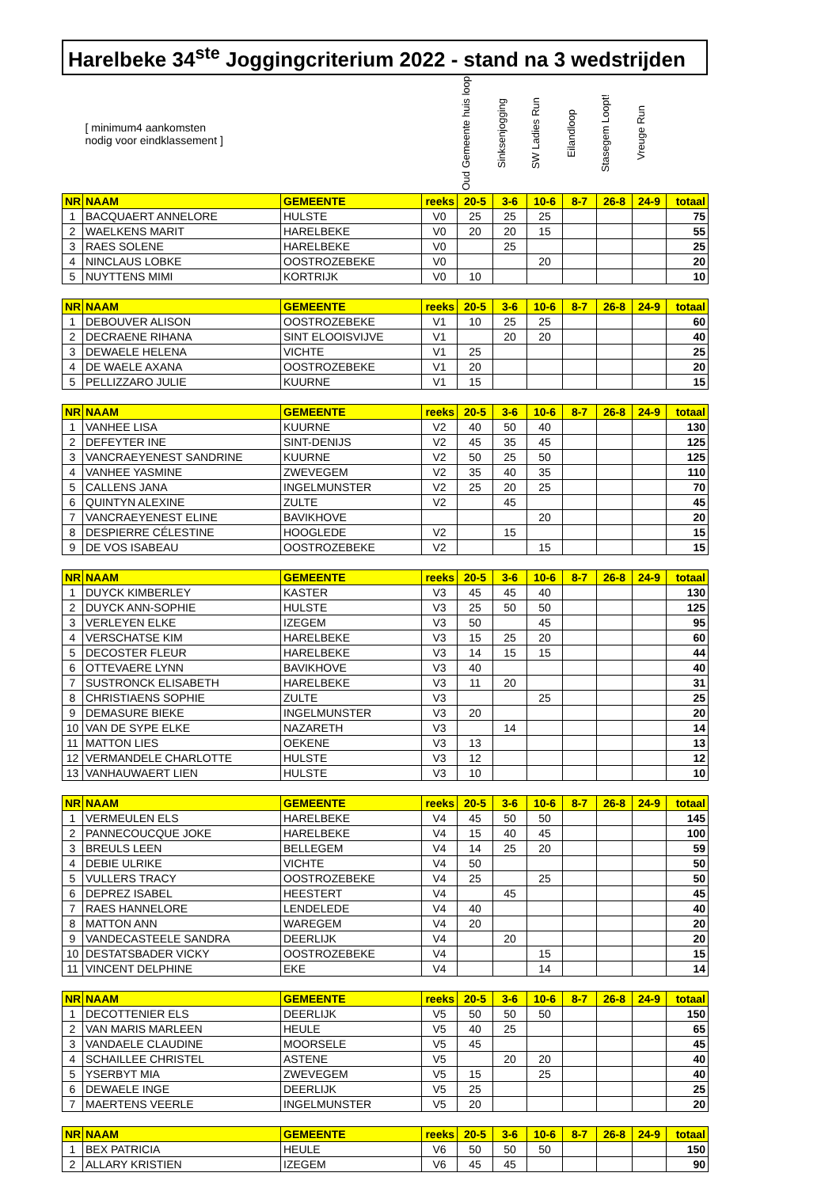Harelbeke 34<sup>ste</sup> Joggingcriterium 2022 - stand na 3 wedstrijden
| | [ minimum4 aankomsten nodig voor eindklassement ] | | | Oud Gemeente huis loop | Sinksenjogging | SW Ladies Run | Eilandloop | Stasegem Loopt! | Vreuge Run | |
| NR | NAAM | GEMEENTE | reeks | 20-5 | 3-6 | 10-6 | 8-7 | 26-8 | 24-9 | totaal |
| 1 | BACQUAERT ANNELORE | HULSTE | V0 | 25 | 25 | 25 | | | | 75 |
| 2 | WAELKENS MARIT | HARELBEKE | V0 | 20 | 20 | 15 | | | | 55 |
| 3 | RAES SOLENE | HARELBEKE | V0 | | 25 | | | | | 25 |
| 4 | NINCLAUS LOBKE | OOSTROZEBEKE | V0 | | | 20 | | | | 20 |
| 5 | NUYTTENS MIMI | KORTRIJK | V0 | 10 | | | | | | 10 |
| NR | NAAM | GEMEENTE | reeks | 20-5 | 3-6 | 10-6 | 8-7 | 26-8 | 24-9 | totaal |
| --- | --- | --- | --- | --- | --- | --- | --- | --- | --- | --- |
| 1 | DEBOUVER ALISON | OOSTROZEBEKE | V1 | 10 | 25 | 25 | | | | 60 |
| 2 | DECRAENE RIHANA | SINT ELOOISVIJVE | V1 | | 20 | 20 | | | | 40 |
| 3 | DEWAELE HELENA | VICHTE | V1 | 25 | | | | | | 25 |
| 4 | DE WAELE AXANA | OOSTROZEBEKE | V1 | 20 | | | | | | 20 |
| 5 | PELLIZZARO JULIE | KUURNE | V1 | 15 | | | | | | 15 |
| NR | NAAM | GEMEENTE | reeks | 20-5 | 3-6 | 10-6 | 8-7 | 26-8 | 24-9 | totaal |
| --- | --- | --- | --- | --- | --- | --- | --- | --- | --- | --- |
| 1 | VANHEE LISA | KUURNE | V2 | 40 | 50 | 40 | | | | 130 |
| 2 | DEFEYTER INE | SINT-DENIJS | V2 | 45 | 35 | 45 | | | | 125 |
| 3 | VANCRAEYENEST SANDRINE | KUURNE | V2 | 50 | 25 | 50 | | | | 125 |
| 4 | VANHEE YASMINE | ZWEVEGEM | V2 | 35 | 40 | 35 | | | | 110 |
| 5 | CALLENS JANA | INGELMUNSTER | V2 | 25 | 20 | 25 | | | | 70 |
| 6 | QUINTYN ALEXINE | ZULTE | V2 | | 45 | | | | | 45 |
| 7 | VANCRAEYENEST ELINE | BAVIKHOVE | | | | 20 | | | | 20 |
| 8 | DESPIERRE CÉLESTINE | HOOGLEDE | V2 | | 15 | | | | | 15 |
| 9 | DE VOS ISABEAU | OOSTROZEBEKE | V2 | | | 15 | | | | 15 |
| NR | NAAM | GEMEENTE | reeks | 20-5 | 3-6 | 10-6 | 8-7 | 26-8 | 24-9 | totaal |
| --- | --- | --- | --- | --- | --- | --- | --- | --- | --- | --- |
| 1 | DUYCK KIMBERLEY | KASTER | V3 | 45 | 45 | 40 | | | | 130 |
| 2 | DUYCK ANN-SOPHIE | HULSTE | V3 | 25 | 50 | 50 | | | | 125 |
| 3 | VERLEYEN ELKE | IZEGEM | V3 | 50 | | 45 | | | | 95 |
| 4 | VERSCHATSE KIM | HARELBEKE | V3 | 15 | 25 | 20 | | | | 60 |
| 5 | DECOSTER FLEUR | HARELBEKE | V3 | 14 | 15 | 15 | | | | 44 |
| 6 | OTTEVAERE LYNN | BAVIKHOVE | V3 | 40 | | | | | | 40 |
| 7 | SUSTRONCK ELISABETH | HARELBEKE | V3 | 11 | 20 | | | | | 31 |
| 8 | CHRISTIAENS SOPHIE | ZULTE | V3 | | | 25 | | | | 25 |
| 9 | DEMASURE BIEKE | INGELMUNSTER | V3 | 20 | | | | | | 20 |
| 10 | VAN DE SYPE ELKE | NAZARETH | V3 | | 14 | | | | | 14 |
| 11 | MATTON LIES | OEKENE | V3 | 13 | | | | | | 13 |
| 12 | VERMANDELE CHARLOTTE | HULSTE | V3 | 12 | | | | | | 12 |
| 13 | VANHAUWAERT LIEN | HULSTE | V3 | 10 | | | | | | 10 |
| NR | NAAM | GEMEENTE | reeks | 20-5 | 3-6 | 10-6 | 8-7 | 26-8 | 24-9 | totaal |
| --- | --- | --- | --- | --- | --- | --- | --- | --- | --- | --- |
| 1 | VERMEULEN ELS | HARELBEKE | V4 | 45 | 50 | 50 | | | | 145 |
| 2 | PANNECOUCQUE JOKE | HARELBEKE | V4 | 15 | 40 | 45 | | | | 100 |
| 3 | BREULS LEEN | BELLEGEM | V4 | 14 | 25 | 20 | | | | 59 |
| 4 | DEBIE ULRIKE | VICHTE | V4 | 50 | | | | | | 50 |
| 5 | VULLERS TRACY | OOSTROZEBEKE | V4 | 25 | | 25 | | | | 50 |
| 6 | DEPREZ ISABEL | HEESTERT | V4 | | 45 | | | | | 45 |
| 7 | RAES HANNELORE | LENDELEDE | V4 | 40 | | | | | | 40 |
| 8 | MATTON ANN | WAREGEM | V4 | 20 | | | | | | 20 |
| 9 | VANDECASTEELE SANDRA | DEERLIJK | V4 | | 20 | | | | | 20 |
| 10 | DESTATSBADER VICKY | OOSTROZEBEKE | V4 | | | 15 | | | | 15 |
| 11 | VINCENT DELPHINE | EKE | V4 | | | 14 | | | | 14 |
| NR | NAAM | GEMEENTE | reeks | 20-5 | 3-6 | 10-6 | 8-7 | 26-8 | 24-9 | totaal |
| --- | --- | --- | --- | --- | --- | --- | --- | --- | --- | --- |
| 1 | DECOTTENIER ELS | DEERLIJK | V5 | 50 | 50 | 50 | | | | 150 |
| 2 | VAN MARIS MARLEEN | HEULE | V5 | 40 | 25 | | | | | 65 |
| 3 | VANDAELE CLAUDINE | MOORSELE | V5 | 45 | | | | | | 45 |
| 4 | SCHAILLEE CHRISTEL | ASTENE | V5 | | 20 | 20 | | | | 40 |
| 5 | YSERBYT MIA | ZWEVEGEM | V5 | 15 | | 25 | | | | 40 |
| 6 | DEWAELE INGE | DEERLIJK | V5 | 25 | | | | | | 25 |
| 7 | MAERTENS VEERLE | INGELMUNSTER | V5 | 20 | | | | | | 20 |
| NR | NAAM | GEMEENTE | reeks | 20-5 | 3-6 | 10-6 | 8-7 | 26-8 | 24-9 | totaal |
| --- | --- | --- | --- | --- | --- | --- | --- | --- | --- | --- |
| 1 | BEX PATRICIA | HEULE | V6 | 50 | 50 | 50 | | | | 150 |
| 2 | ALLARY KRISTIEN | IZEGEM | V6 | 45 | 45 | | | | | 90 |